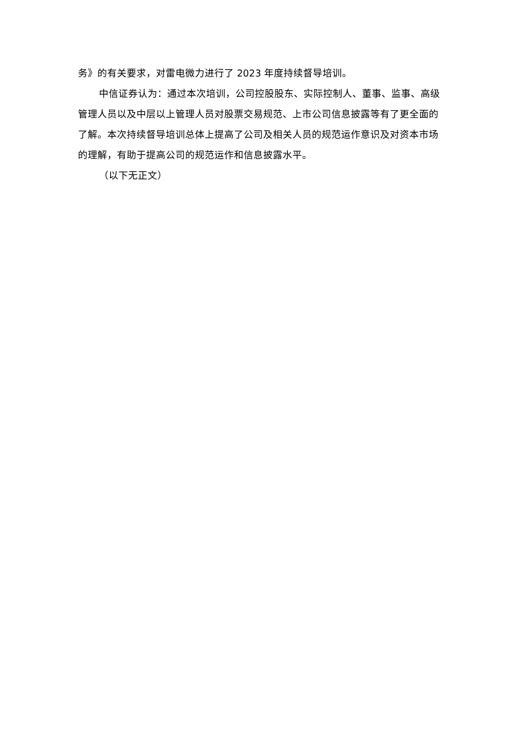务》的有关要求，对雷电微力进行了 2023 年度持续督导培训。
中信证券认为：通过本次培训，公司控股股东、实际控制人、董事、监事、高级管理人员以及中层以上管理人员对股票交易规范、上市公司信息披露等有了更全面的了解。本次持续督导培训总体上提高了公司及相关人员的规范运作意识及对资本市场的理解，有助于提高公司的规范运作和信息披露水平。
（以下无正文）